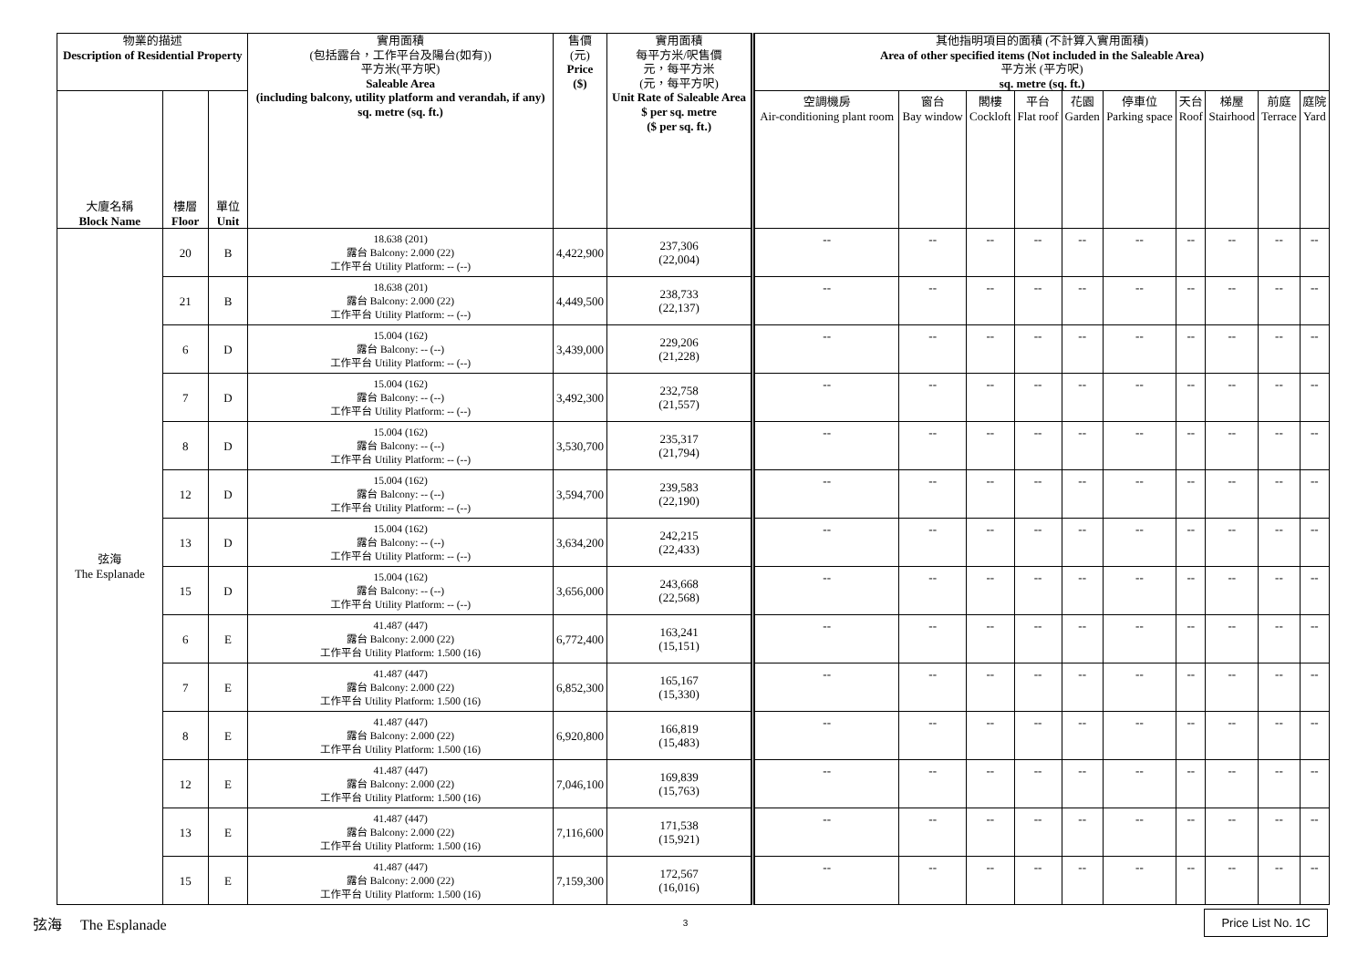| 物業的描述 Description of Residential Property | | | 實用面積 (包括露台，工作平台及陽台(如有)) 平方米(平方呎) Saleable Area (including balcony, utility platform and verandah, if any) sq. metre (sq. ft.) | 售價 (元) Price ($) | 實用面積 每平方米/呎售價 元，每平方米 (元，每平方呎) Unit Rate of Saleable Area $ per sq. metre ($ per sq. ft.) | 其他指明項目的面積 (不計算入實用面積) Area of other specified items (Not included in the Saleable Area) 平方米 (平方呎) sq. metre (sq. ft.) | | | | | | | | | |
| --- | --- | --- | --- | --- | --- | --- | --- | --- | --- | --- | --- | --- | --- | --- | --- |
| 大廈名稱 Block Name | 樓層 Floor | 單位 Unit | | | | 空調機房 Air-conditioning plant room | 窗台 Bay window | 閣樓 Cockloft | 平台 Flat roof | 花園 Garden | 停車位 Parking space | 天台 Roof | 梯屋 Stairhood | 前庭 Terrace | 庭院 Yard |
| 弦海 The Esplanade | 20 | B | 18.638 (201) 露台 Balcony: 2.000 (22) 工作平台 Utility Platform: -- (--) | 4,422,900 | 237,306 (22,004) | -- | -- | -- | -- | -- | -- | -- | -- | -- | -- |
| | 21 | B | 18.638 (201) 露台 Balcony: 2.000 (22) 工作平台 Utility Platform: -- (--) | 4,449,500 | 238,733 (22,137) | -- | -- | -- | -- | -- | -- | -- | -- | -- | -- |
| | 6 | D | 15.004 (162) 露台 Balcony: -- (--) 工作平台 Utility Platform: -- (--) | 3,439,000 | 229,206 (21,228) | -- | -- | -- | -- | -- | -- | -- | -- | -- | -- |
| | 7 | D | 15.004 (162) 露台 Balcony: -- (--) 工作平台 Utility Platform: -- (--) | 3,492,300 | 232,758 (21,557) | -- | -- | -- | -- | -- | -- | -- | -- | -- | -- |
| | 8 | D | 15.004 (162) 露台 Balcony: -- (--) 工作平台 Utility Platform: -- (--) | 3,530,700 | 235,317 (21,794) | -- | -- | -- | -- | -- | -- | -- | -- | -- | -- |
| | 12 | D | 15.004 (162) 露台 Balcony: -- (--) 工作平台 Utility Platform: -- (--) | 3,594,700 | 239,583 (22,190) | -- | -- | -- | -- | -- | -- | -- | -- | -- | -- |
| | 13 | D | 15.004 (162) 露台 Balcony: -- (--) 工作平台 Utility Platform: -- (--) | 3,634,200 | 242,215 (22,433) | -- | -- | -- | -- | -- | -- | -- | -- | -- | -- |
| | 15 | D | 15.004 (162) 露台 Balcony: -- (--) 工作平台 Utility Platform: -- (--) | 3,656,000 | 243,668 (22,568) | -- | -- | -- | -- | -- | -- | -- | -- | -- | -- |
| | 6 | E | 41.487 (447) 露台 Balcony: 2.000 (22) 工作平台 Utility Platform: 1.500 (16) | 6,772,400 | 163,241 (15,151) | -- | -- | -- | -- | -- | -- | -- | -- | -- | -- |
| | 7 | E | 41.487 (447) 露台 Balcony: 2.000 (22) 工作平台 Utility Platform: 1.500 (16) | 6,852,300 | 165,167 (15,330) | -- | -- | -- | -- | -- | -- | -- | -- | -- | -- |
| | 8 | E | 41.487 (447) 露台 Balcony: 2.000 (22) 工作平台 Utility Platform: 1.500 (16) | 6,920,800 | 166,819 (15,483) | -- | -- | -- | -- | -- | -- | -- | -- | -- | -- |
| | 12 | E | 41.487 (447) 露台 Balcony: 2.000 (22) 工作平台 Utility Platform: 1.500 (16) | 7,046,100 | 169,839 (15,763) | -- | -- | -- | -- | -- | -- | -- | -- | -- | -- |
| | 13 | E | 41.487 (447) 露台 Balcony: 2.000 (22) 工作平台 Utility Platform: 1.500 (16) | 7,116,600 | 171,538 (15,921) | -- | -- | -- | -- | -- | -- | -- | -- | -- | -- |
| | 15 | E | 41.487 (447) 露台 Balcony: 2.000 (22) 工作平台 Utility Platform: 1.500 (16) | 7,159,300 | 172,567 (16,016) | -- | -- | -- | -- | -- | -- | -- | -- | -- | -- |
弦海 The Esplanade 3 Price List No. 1C